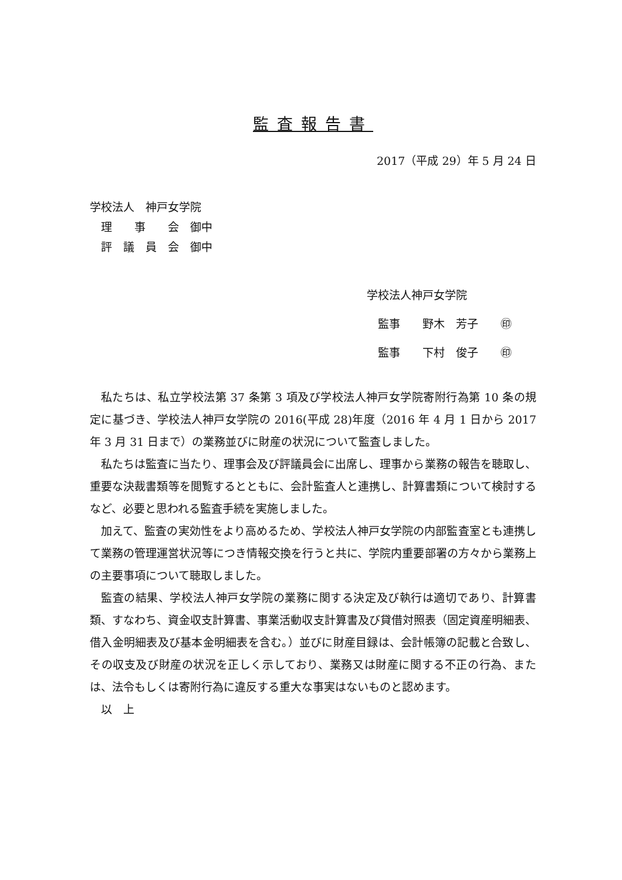監査報告書
2017（平成 29）年 5 月 24 日
学校法人　神戸女学院
　理　　事　　会　御中
　評　議　員　会　御中
学校法人神戸女学院
　監事　　野木　芳子　　㊞
　監事　　下村　俊子　　㊞
私たちは、私立学校法第 37 条第 3 項及び学校法人神戸女学院寄附行為第 10 条の規定に基づき、学校法人神戸女学院の 2016(平成 28)年度（2016 年 4 月 1 日から 2017 年 3 月 31 日まで）の業務並びに財産の状況について監査しました。
私たちは監査に当たり、理事会及び評議員会に出席し、理事から業務の報告を聴取し、重要な決裁書類等を閲覧するとともに、会計監査人と連携し、計算書類について検討するなど、必要と思われる監査手続を実施しました。
加えて、監査の実効性をより高めるため、学校法人神戸女学院の内部監査室とも連携して業務の管理運営状況等につき情報交換を行うと共に、学院内重要部署の方々から業務上の主要事項について聴取しました。
監査の結果、学校法人神戸女学院の業務に関する決定及び執行は適切であり、計算書類、すなわち、資金収支計算書、事業活動収支計算書及び貸借対照表（固定資産明細表、借入金明細表及び基本金明細表を含む。）並びに財産目録は、会計帳簿の記載と合致し、その収支及び財産の状況を正しく示しており、業務又は財産に関する不正の行為、または、法令もしくは寄附行為に違反する重大な事実はないものと認めます。
以　上